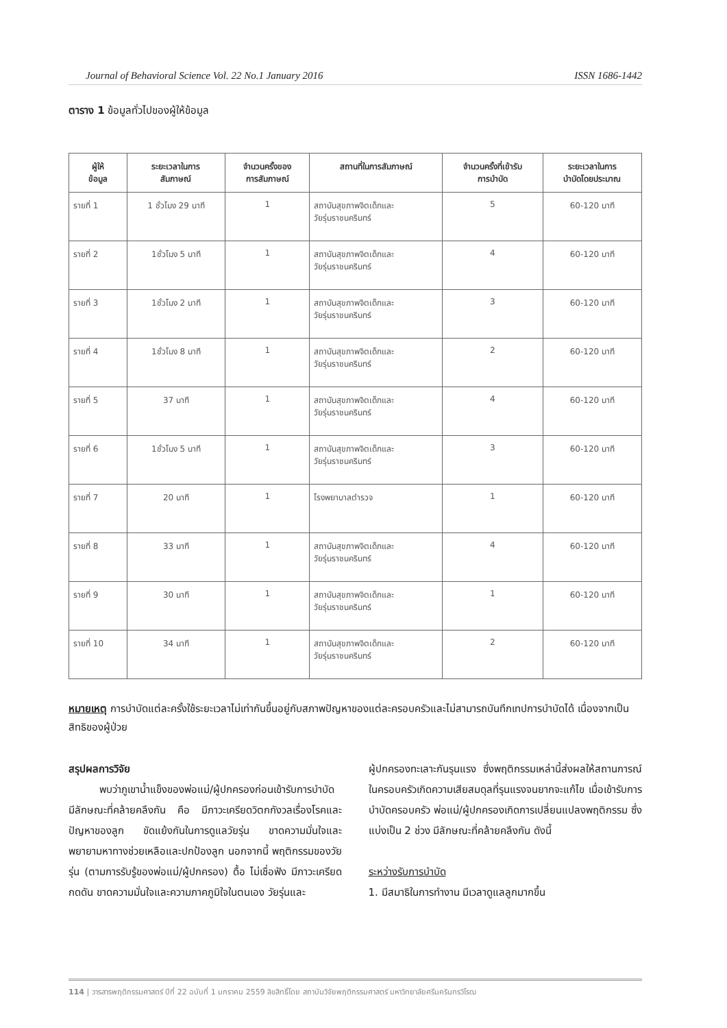Journal of Behavioral Science Vol. 22 No.1 January 2016 ISSN 1686-1442
ตาราง 1 ข้อมูลทั่วไปของผู้ให้ข้อมูล
| ผู้ให้ ข้อมูล | ระยะเวลาในการ สัมภาษณ์ | จำนวนครั้งของ การสัมภาษณ์ | สถานที่ในการสัมภาษณ์ | จำนวนครั้งที่เข้ารับ การบำบัด | ระยะเวลาในการ บำบัดโดยประมาณ |
| --- | --- | --- | --- | --- | --- |
| รายที่ 1 | 1 ชั่วโมง 29 นาที | 1 | สถาบันสุขภาพจิตเด็กและ วัยรุ่นราชนครินทร์ | 5 | 60-120 นาที |
| รายที่ 2 | 1ชั่วโมง 5 นาที | 1 | สถาบันสุขภาพจิตเด็กและ วัยรุ่นราชนครินทร์ | 4 | 60-120 นาที |
| รายที่ 3 | 1ชั่วโมง 2 นาที | 1 | สถาบันสุขภาพจิตเด็กและ วัยรุ่นราชนครินทร์ | 3 | 60-120 นาที |
| รายที่ 4 | 1ชั่วโมง 8 นาที | 1 | สถาบันสุขภาพจิตเด็กและ วัยรุ่นราชนครินทร์ | 2 | 60-120 นาที |
| รายที่ 5 | 37 นาที | 1 | สถาบันสุขภาพจิตเด็กและ วัยรุ่นราชนครินทร์ | 4 | 60-120 นาที |
| รายที่ 6 | 1ชั่วโมง 5 นาที | 1 | สถาบันสุขภาพจิตเด็กและ วัยรุ่นราชนครินทร์ | 3 | 60-120 นาที |
| รายที่ 7 | 20 นาที | 1 | โรงพยาบาลตำรวจ | 1 | 60-120 นาที |
| รายที่ 8 | 33 นาที | 1 | สถาบันสุขภาพจิตเด็กและ วัยรุ่นราชนครินทร์ | 4 | 60-120 นาที |
| รายที่ 9 | 30 นาที | 1 | สถาบันสุขภาพจิตเด็กและ วัยรุ่นราชนครินทร์ | 1 | 60-120 นาที |
| รายที่ 10 | 34 นาที | 1 | สถาบันสุขภาพจิตเด็กและ วัยรุ่นราชนครินทร์ | 2 | 60-120 นาที |
หมายเหตุ การบำบัดแต่ละครั้งใช้ระยะเวลาไม่เท่ากันขึ้นอยู่กับสภาพปัญหาของแต่ละครอบครัวและไม่สามารถบันทึกเทปการบำบัดได้ เนื่องจากเป็นสิทธิของผู้ป่วย
สรุปผลการวิจัย
   พบว่าภูเขาน้ำแข็งของพ่อแม่/ผู้ปกครองก่อนเข้ารับการบำบัด มีลักษณะที่คล้ายคลึงกัน คือ มีภาวะเครียดวิตกกังวลเรื่องโรคและปัญหาของลูก ขัดแย้งกันในการดูแลวัยรุ่น ขาดความมั่นใจและพยายามหาทางช่วยเหลือและปกป้องลูก นอกจากนี้ พฤติกรรมของวัยรุ่น (ตามการรับรู้ของพ่อแม่/ผู้ปกครอง) ดื้อ ไม่เชื่อฟัง มีภาวะเครียด กดดัน ขาดความมั่นใจและความภาคภูมิใจในตนเอง วัยรุ่นและ
ผู้ปกครองทะเลาะกันรุนแรง ซึ่งพฤติกรรมเหล่านี้ส่งผลให้สถานการณ์ในครอบครัวเกิดความเสียสมดุลที่รุนแรงจนยากจะแก้ไข เมื่อเข้ารับการบำบัดครอบครัว พ่อแม่/ผู้ปกครองเกิดการเปลี่ยนแปลงพฤติกรรม ซึ่งแบ่งเป็น 2 ช่วง มีลักษณะที่คล้ายคลึงกัน ดังนี้
ระหว่างรับการบำบัด
1. มีสมาธิในการทำงาน มีเวลาดูแลลูกมากขึ้น
114 | วารสารพฤติกรรมศาสตร์ ปีที่ 22 ฉบับที่ 1 มกราคม 2559 ลิขสิทธิ์โดย สถาบันวิจัยพฤติกรรมศาสตร์ มหาวิทยาลัยศรีนครินทรวิโรฒ